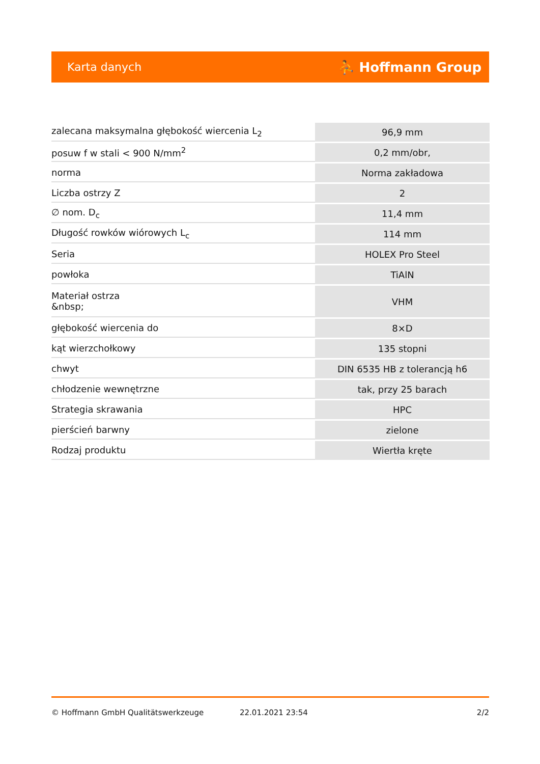Karta danych ⛹ Hoffmann Group
| zalecana maksymalna głębokość wiercenia L<sub>2</sub> | 96,9 mm |
| posuw f w stali < 900 N/mm<sup>2</sup> | 0,2 mm/obr, |
| norma | Norma zakładowa |
| Liczba ostrzy Z | 2 |
| ∅ nom. D<sub>c</sub> | 11,4 mm |
| Długość rowków wiórowych L<sub>c</sub> | 114 mm |
| Seria | HOLEX Pro Steel |
| powłoka | TiAlN |
| Materiał ostrza &nbsp; | VHM |
| głębokość wiercenia do | 8×D |
| kąt wierzchołkowy | 135 stopni |
| chwyt | DIN 6535 HB z tolerancją h6 |
| chłodzenie wewnętrzne | tak, przy 25 barach |
| Strategia skrawania | HPC |
| pierścień barwny | zielone |
| Rodzaj produktu | Wiertła kręte |
© Hoffmann GmbH Qualitätswerkzeuge 22.01.2021 23:54 2/2